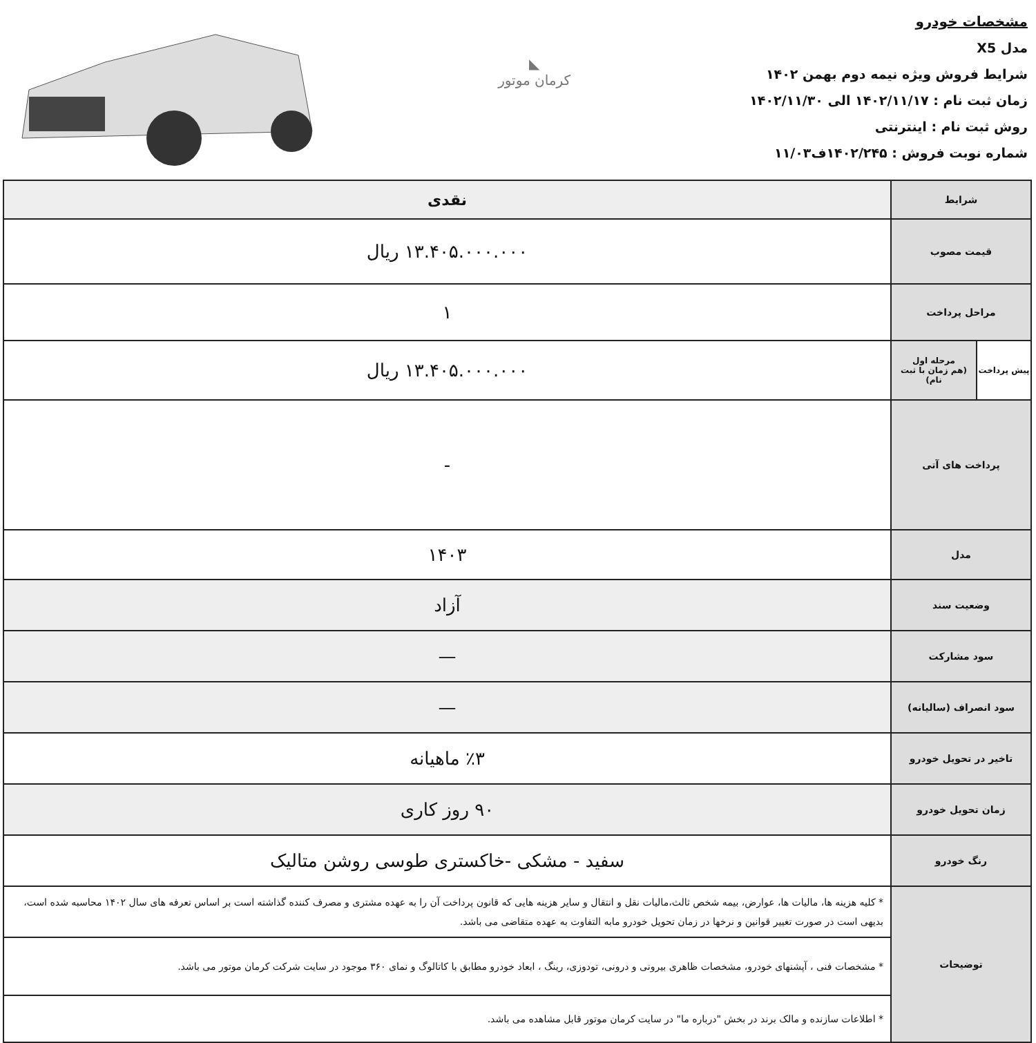مشخصات خودرو
مدل X5
شرایط فروش ویژه نیمه دوم بهمن ۱۴۰۲
زمان ثبت نام : ۱۴۰۲/۱۱/۱۷ الی ۱۴۰۲/۱۱/۳۰
روش ثبت نام : اینترنتی
شماره نوبت فروش : ۱۴۰۲/۲۴۵ف۱۱/۰۳
◣
کرمان موتور
| شرایط | | نقدی |
| قیمت مصوب | | ۱۳.۴۰۵.۰۰۰.۰۰۰ ریال |
| مراحل پرداخت | | ۱ |
| پیش پرداخت | مرحله اول (هم زمان با ثبت نام) | ۱۳.۴۰۵.۰۰۰.۰۰۰ ریال |
| پرداخت های آتی | | - |
| مدل | | ۱۴۰۳ |
| وضعیت سند | | آزاد |
| سود مشارکت | | — |
| سود انصراف (سالیانه) | | — |
| تاخیر در تحویل خودرو | | ٪۳ ماهیانه |
| زمان تحویل خودرو | | ۹۰ روز کاری |
| رنگ خودرو | | سفید - مشکی -خاکستری طوسی روشن متالیک |
| توضیحات | | * کلیه هزینه ها، مالیات ها، عوارض، بیمه شخص ثالث،مالیات نقل و انتقال و سایر هزینه هایی که قانون پرداخت آن را به عهده مشتری و مصرف کننده گذاشته است بر اساس تعرفه های سال ۱۴۰۲ محاسبه شده است، بدیهی است در صورت تغییر قوانین و نرخها در زمان تحویل خودرو مابه التفاوت به عهده متقاضی می باشد. |
| | | * مشخصات فنی ، آپشنهای خودرو، مشخصات ظاهری بیرونی و درونی، تودوزی، رینگ ، ابعاد خودرو مطابق با کاتالوگ و نمای ۳۶۰ موجود در سایت شرکت کرمان موتور می باشد. |
| | | * اطلاعات سازنده و مالک برند در بخش "درباره ما" در سایت کرمان موتور قابل مشاهده می باشد. |